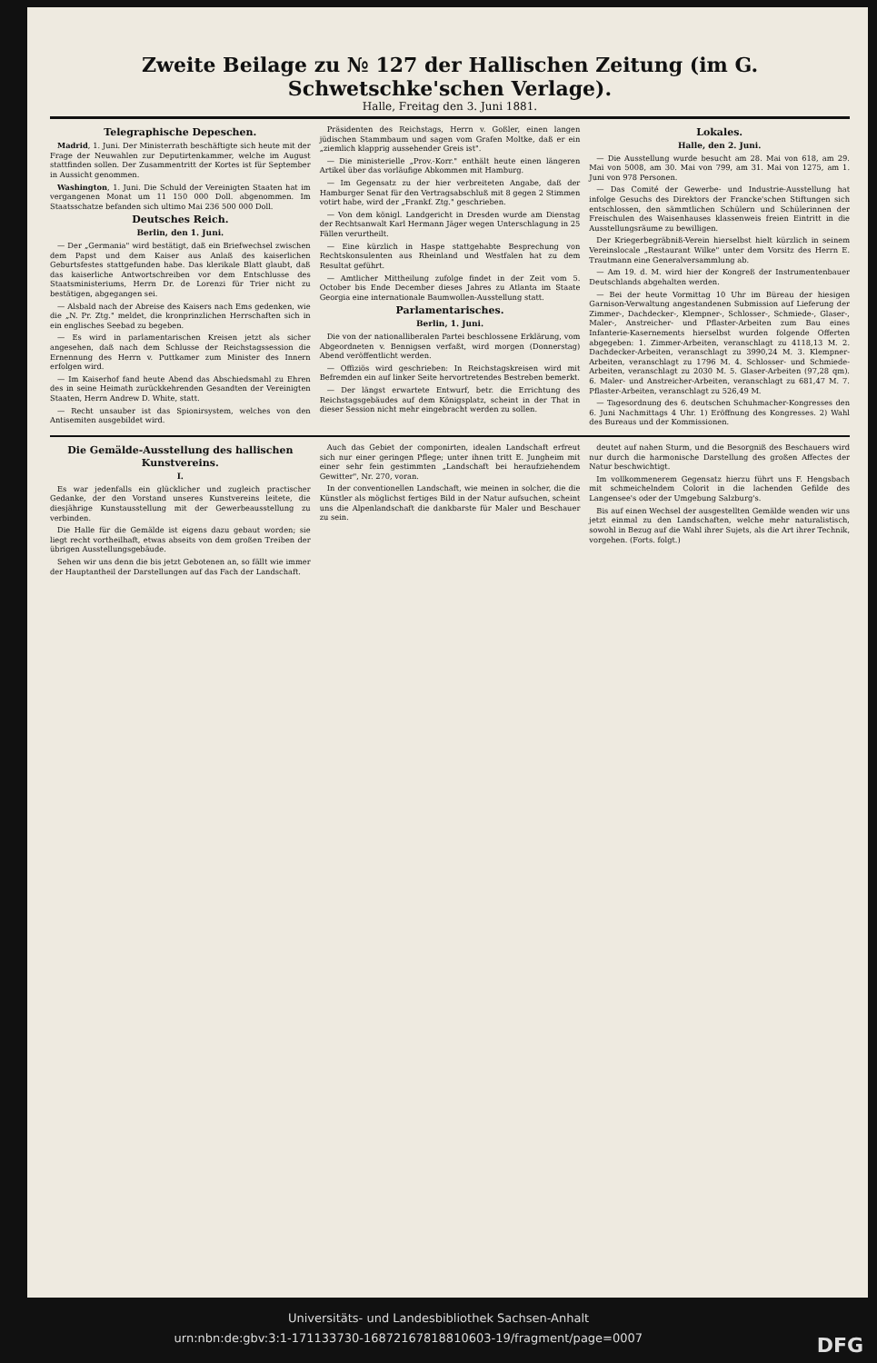Zweite Beilage zu № 127 der Hallischen Zeitung (im G. Schwetschke'schen Verlage).
Halle, Freitag den 3. Juni 1881.
Telegraphische Depeschen.
Madrid, 1. Juni. Der Ministerrath beschäftigte sich heute mit der Frage der Neuwahlen zur Deputirtenkammer, welche im August stattfinden sollen. Der Zusammentritt der Kortes ist für September in Aussicht genommen.
Washington, 1. Juni. Die Schuld der Vereinigten Staaten hat im vergangenen Monat um 11 150 000 Doll. abgenommen. Im Staatsschatze befanden sich ultimo Mai 236 500 000 Doll.
Deutsches Reich.
Berlin, den 1. Juni.
— Der „Germania" wird bestätigt, daß ein Briefwechsel zwischen dem Papst und dem Kaiser aus Anlaß des kaiserlichen Geburtsfestes stattgefunden habe. Das klerikale Blatt glaubt, daß das kaiserliche Antwortschreiben vor dem Entschlusse des Staatsministeriums, Herrn Dr. de Lorenzi für Trier nicht zu bestätigen, abgegangen sei.
— Alsbald nach der Abreise des Kaisers nach Ems gedenken, wie die „N. Pr. Ztg." meldet, die kronprinzlichen Herrschaften sich in ein englisches Seebad zu begeben.
— Es wird in parlamentarischen Kreisen jetzt als sicher angesehen, daß nach dem Schlusse der Reichstagssession die Ernennung des Herrn v. Puttkamer zum Minister des Innern erfolgen wird.
— Im Kaiserhof fand heute Abend das Abschiedsmahl zu Ehren des in seine Heimath zurückkehrenden Gesandten der Vereinigten Staaten, Herrn Andrew D. White, statt.
— Recht unsauber ist das Spionirsystem, welches von den Antisemiten ausgebildet wird.
Präsidenten des Reichstags, Herrn v. Goßler, einen langen jüdischen Stammbaum und sagen vom Grafen Moltke, daß er ein „ziemlich klapprig aussehender Greis ist".
— Die ministerielle „Prov.-Korr." enthält heute einen längeren Artikel über das vorläufige Abkommen mit Hamburg.
— Im Gegensatz zu der hier verbreiteten Angabe, daß der Hamburger Senat für den Vertragsabschluß mit 8 gegen 2 Stimmen votirt habe, wird der „Frankf. Ztg." geschrieben.
— Von dem königl. Landgericht in Dresden wurde am Dienstag der Rechtsanwalt Karl Hermann Jäger wegen Unterschlagung in 25 Fällen verurtheilt.
— Eine kürzlich in Haspe stattgehabte Besprechung von Rechtskonsulenten aus Rheinland und Westfalen hat zu dem Resultat geführt.
— Amtlicher Mittheilung zufolge findet in der Zeit vom 5. October bis Ende December dieses Jahres zu Atlanta im Staate Georgia eine internationale Baumwollen-Ausstellung statt.
Parlamentarisches.
Berlin, 1. Juni.
Die von der nationalliberalen Partei beschlossene Erklärung, vom Abgeordneten v. Bennigsen verfaßt, wird morgen (Donnerstag) Abend veröffentlicht werden.
— Offiziös wird geschrieben: In Reichstagskreisen wird mit Befremden ein auf linker Seite hervortretendes Bestreben bemerkt.
— Der längst erwartete Entwurf, betr. die Errichtung des Reichstagsgebäudes auf dem Königsplatz, scheint in der That in dieser Session nicht mehr eingebracht werden zu sollen.
Lokales.
Halle, den 2. Juni.
— Die Ausstellung wurde besucht am 28. Mai von 618, am 29. Mai von 5008, am 30. Mai von 799, am 31. Mai von 1275, am 1. Juni von 978 Personen.
— Das Comité der Gewerbe- und Industrie-Ausstellung hat infolge Gesuchs des Direktors der Francke'schen Stiftungen sich entschlossen, den sämmtlichen Schülern und Schülerinnen der Freischulen des Waisenhauses klassenweis freien Eintritt in die Ausstellungsräume zu bewilligen.
Der Kriegerbegräbniß-Verein hierselbst hielt kürzlich in seinem Vereinslocale „Restaurant Wilke" unter dem Vorsitz des Herrn E. Trautmann eine Generalversammlung ab.
— Am 19. d. M. wird hier der Kongreß der Instrumentenbauer Deutschlands abgehalten werden.
— Bei der heute Vormittag 10 Uhr im Büreau der hiesigen Garnison-Verwaltung angestandenen Submission auf Lieferung der Zimmer-, Dachdecker-, Klempner-, Schlosser-, Schmiede-, Glaser-, Maler-, Anstreicher- und Pflaster-Arbeiten zum Bau eines Infanterie-Kasernements hierselbst wurden folgende Offerten abgegeben: 1. Zimmer-Arbeiten, veranschlagt zu 4118,13 M. 2. Dachdecker-Arbeiten, veranschlagt zu 3990,24 M. 3. Klempner-Arbeiten, veranschlagt zu 1796 M. 4. Schlosser- und Schmiede-Arbeiten, veranschlagt zu 2030 M. 5. Glaser-Arbeiten (97,28 qm). 6. Maler- und Anstreicher-Arbeiten, veranschlagt zu 681,47 M. 7. Pflaster-Arbeiten, veranschlagt zu 526,49 M.
— Tagesordnung des 6. deutschen Schuhmacher-Kongresses den 6. Juni Nachmittags 4 Uhr. 1) Eröffnung des Kongresses. 2) Wahl des Bureaus und der Kommissionen.
Die Gemälde-Ausstellung des hallischen Kunstvereins.
I.
Es war jedenfalls ein glücklicher und zugleich practischer Gedanke, der den Vorstand unseres Kunstvereins leitete, die diesjährige Kunstausstellung mit der Gewerbeausstellung zu verbinden.
Die Halle für die Gemälde ist eigens dazu gebaut worden; sie liegt recht vortheilhaft, etwas abseits von dem großen Treiben der übrigen Ausstellungsgebäude.
Sehen wir uns denn die bis jetzt Gebotenen an, so fällt wie immer der Hauptantheil der Darstellungen auf das Fach der Landschaft.
Auch das Gebiet der componirten, idealen Landschaft erfreut sich nur einer geringen Pflege; unter ihnen tritt E. Jungheim mit einer sehr fein gestimmten „Landschaft bei heraufziehendem Gewitter", Nr. 270, voran.
In der conventionellen Landschaft, wie meinen in solcher, die die Künstler als möglichst fertiges Bild in der Natur aufsuchen, scheint uns die Alpenlandschaft die dankbarste für Maler und Beschauer zu sein.
deutet auf nahen Sturm, und die Besorgniß des Beschauers wird nur durch die harmonische Darstellung des großen Affectes der Natur beschwichtigt.
Im vollkommenerem Gegensatz hierzu führt uns F. Hengsbach mit schmeichelndem Colorit in die lachenden Gefilde des Langensee's oder der Umgebung Salzburg's.
Bis auf einen Wechsel der ausgestellten Gemälde wenden wir uns jetzt einmal zu den Landschaften, welche mehr naturalistisch, sowohl in Bezug auf die Wahl ihrer Sujets, als die Art ihrer Technik, vorgehen. (Forts. folgt.)
Universitäts- und Landesbibliothek Sachsen-Anhalt
urn:nbn:de:gbv:3:1-171133730-16872167818810603-19/fragment/page=0007 DFG